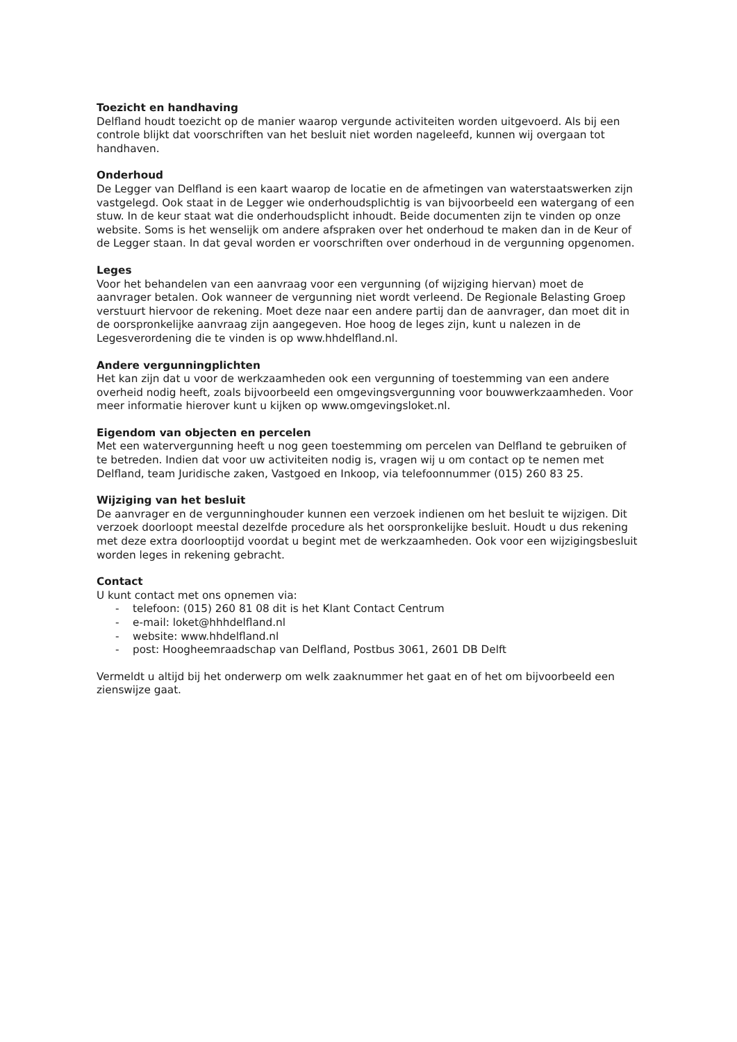Toezicht en handhaving
Delfland houdt toezicht op de manier waarop vergunde activiteiten worden uitgevoerd. Als bij een controle blijkt dat voorschriften van het besluit niet worden nageleefd, kunnen wij overgaan tot handhaven.
Onderhoud
De Legger van Delfland is een kaart waarop de locatie en de afmetingen van waterstaatswerken zijn vastgelegd. Ook staat in de Legger wie onderhoudsplichtig is van bijvoorbeeld een watergang of een stuw. In de keur staat wat die onderhoudsplicht inhoudt. Beide documenten zijn te vinden op onze website. Soms is het wenselijk om andere afspraken over het onderhoud te maken dan in de Keur of de Legger staan. In dat geval worden er voorschriften over onderhoud in de vergunning opgenomen.
Leges
Voor het behandelen van een aanvraag voor een vergunning (of wijziging hiervan) moet de aanvrager betalen. Ook wanneer de vergunning niet wordt verleend. De Regionale Belasting Groep verstuurt hiervoor de rekening. Moet deze naar een andere partij dan de aanvrager, dan moet dit in de oorspronkelijke aanvraag zijn aangegeven. Hoe hoog de leges zijn, kunt u nalezen in de Legesverordening die te vinden is op www.hhdelfland.nl.
Andere vergunningplichten
Het kan zijn dat u voor de werkzaamheden ook een vergunning of toestemming van een andere overheid nodig heeft, zoals bijvoorbeeld een omgevingsvergunning voor bouwwerkzaamheden. Voor meer informatie hierover kunt u kijken op www.omgevingsloket.nl.
Eigendom van objecten en percelen
Met een watervergunning heeft u nog geen toestemming om percelen van Delfland te gebruiken of te betreden. Indien dat voor uw activiteiten nodig is, vragen wij u om contact op te nemen met Delfland, team Juridische zaken, Vastgoed en Inkoop, via telefoonnummer (015) 260 83 25.
Wijziging van het besluit
De aanvrager en de vergunninghouder kunnen een verzoek indienen om het besluit te wijzigen. Dit verzoek doorloopt meestal dezelfde procedure als het oorspronkelijke besluit. Houdt u dus rekening met deze extra doorlooptijd voordat u begint met de werkzaamheden. Ook voor een wijzigingsbesluit worden leges in rekening gebracht.
Contact
U kunt contact met ons opnemen via:
- telefoon: (015) 260 81 08 dit is het Klant Contact Centrum
- e-mail: loket@hhhdelfland.nl
- website: www.hhdelfland.nl
- post: Hoogheemraadschap van Delfland, Postbus 3061, 2601 DB Delft
Vermeldt u altijd bij het onderwerp om welk zaaknummer het gaat en of het om bijvoorbeeld een zienswijze gaat.